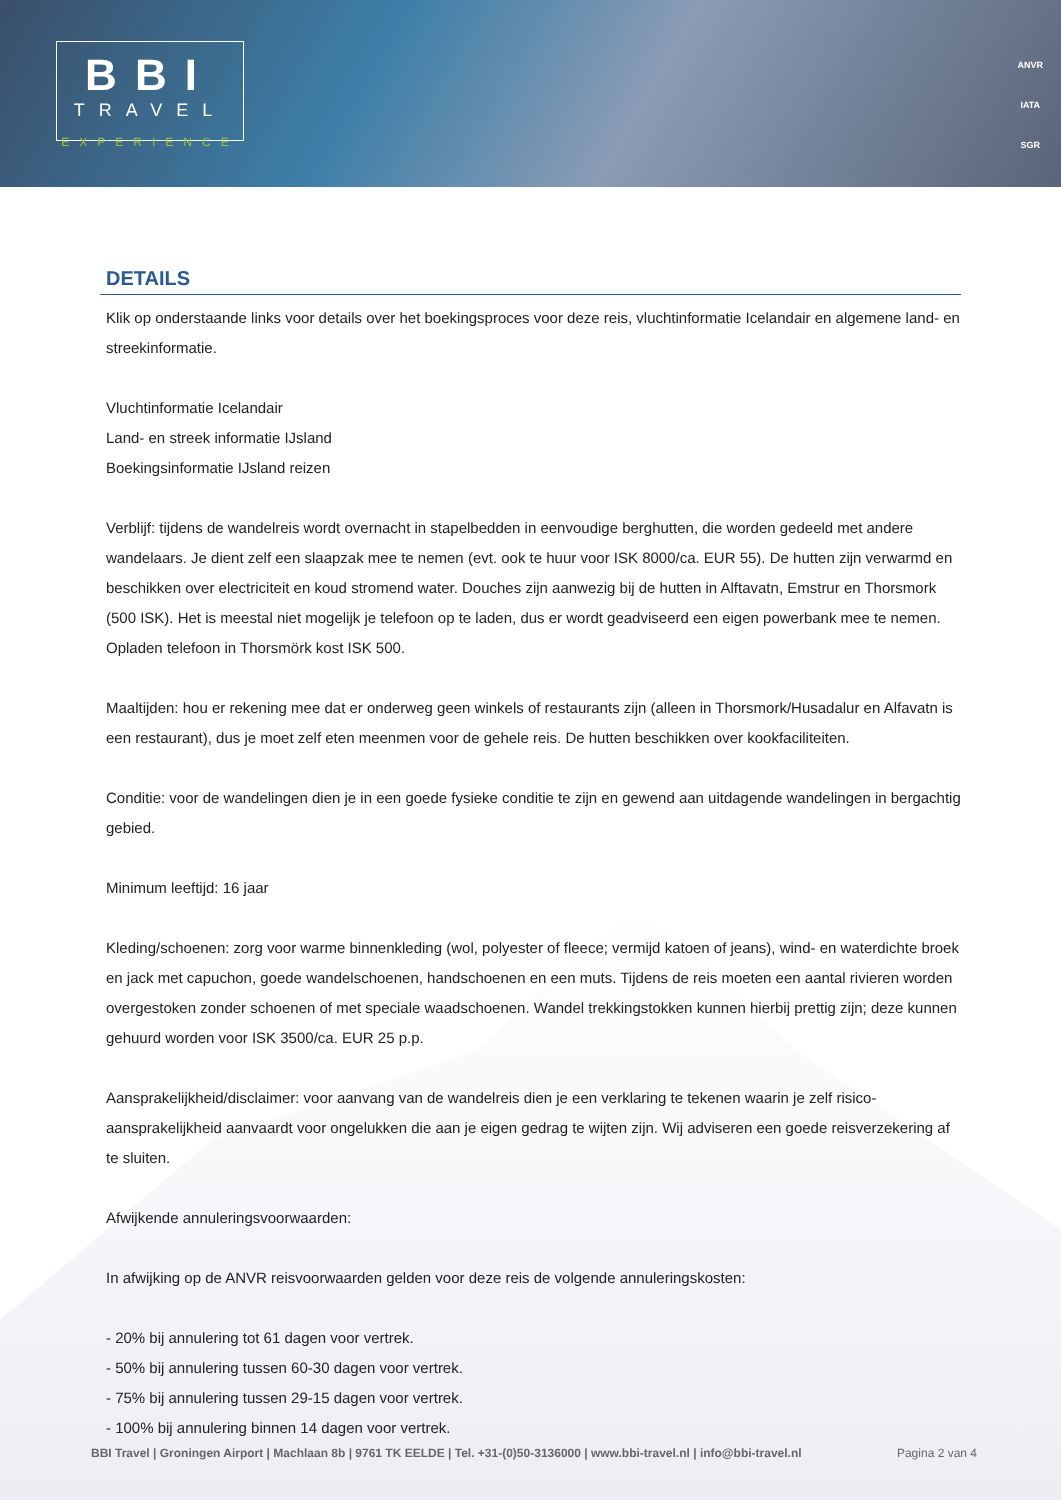BBI
TRAVEL
EXPERIENCE
ANVR
IATA
SGR
DETAILS
Klik op onderstaande links voor details over het boekingsproces voor deze reis, vluchtinformatie Icelandair en algemene land- en streekinformatie.
Vluchtinformatie Icelandair
Land- en streek informatie IJsland
Boekingsinformatie IJsland reizen
Verblijf: tijdens de wandelreis wordt overnacht in stapelbedden in eenvoudige berghutten, die worden gedeeld met andere wandelaars. Je dient zelf een slaapzak mee te nemen (evt. ook te huur voor ISK 8000/ca. EUR 55). De hutten zijn verwarmd en beschikken over electriciteit en koud stromend water. Douches zijn aanwezig bij de hutten in Alftavatn, Emstrur en Thorsmork (500 ISK). Het is meestal niet mogelijk je telefoon op te laden, dus er wordt geadviseerd een eigen powerbank mee te nemen. Opladen telefoon in Thorsmörk kost ISK 500.
Maaltijden: hou er rekening mee dat er onderweg geen winkels of restaurants zijn (alleen in Thorsmork/Husadalur en Alfavatn is een restaurant), dus je moet zelf eten meenmen voor de gehele reis. De hutten beschikken over kookfaciliteiten.
Conditie: voor de wandelingen dien je in een goede fysieke conditie te zijn en gewend aan uitdagende wandelingen in bergachtig gebied.
Minimum leeftijd: 16 jaar
Kleding/schoenen: zorg voor warme binnenkleding (wol, polyester of fleece; vermijd katoen of jeans), wind- en waterdichte broek en jack met capuchon, goede wandelschoenen, handschoenen en een muts. Tijdens de reis moeten een aantal rivieren worden overgestoken zonder schoenen of met speciale waadschoenen. Wandel trekkingstokken kunnen hierbij prettig zijn; deze kunnen gehuurd worden voor ISK 3500/ca. EUR 25 p.p.
Aansprakelijkheid/disclaimer: voor aanvang van de wandelreis dien je een verklaring te tekenen waarin je zelf risico-aansprakelijkheid aanvaardt voor ongelukken die aan je eigen gedrag te wijten zijn. Wij adviseren een goede reisverzekering af te sluiten.
Afwijkende annuleringsvoorwaarden:
In afwijking op de ANVR reisvoorwaarden gelden voor deze reis de volgende annuleringskosten:
- 20% bij annulering tot 61 dagen voor vertrek.
- 50% bij annulering tussen 60-30 dagen voor vertrek.
- 75% bij annulering tussen 29-15 dagen voor vertrek.
- 100% bij annulering binnen 14 dagen voor vertrek.
BBI Travel | Groningen Airport | Machlaan 8b | 9761 TK EELDE | Tel. +31-(0)50-3136000 | www.bbi-travel.nl | info@bbi-travel.nl Pagina 2 van 4